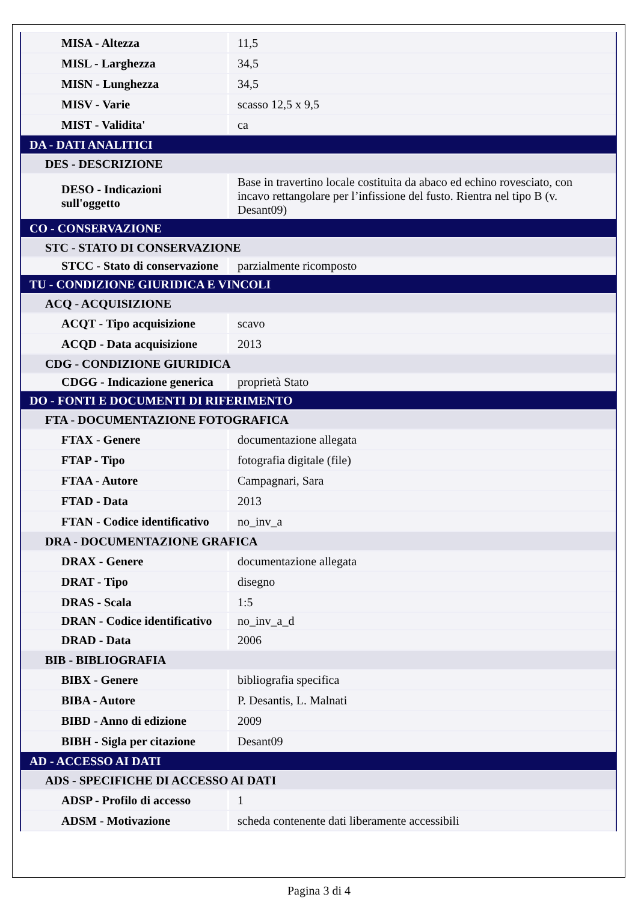| MISA - Altezza | 11,5 |
| MISL - Larghezza | 34,5 |
| MISN - Lunghezza | 34,5 |
| MISV - Varie | scasso 12,5 x 9,5 |
| MIST - Validita' | ca |
| DA - DATI ANALITICI | |
| DES - DESCRIZIONE | |
| DESO - Indicazioni sull'oggetto | Base in travertino locale costituita da abaco ed echino rovesciato, con incavo rettangolare per l’infissione del fusto. Rientra nel tipo B (v. Desant09) |
| CO - CONSERVAZIONE | |
| STC - STATO DI CONSERVAZIONE | |
| STCC - Stato di conservazione | parzialmente ricomposto |
| TU - CONDIZIONE GIURIDICA E VINCOLI | |
| ACQ - ACQUISIZIONE | |
| ACQT - Tipo acquisizione | scavo |
| ACQD - Data acquisizione | 2013 |
| CDG - CONDIZIONE GIURIDICA | |
| CDGG - Indicazione generica | proprietà Stato |
| DO - FONTI E DOCUMENTI DI RIFERIMENTO | |
| FTA - DOCUMENTAZIONE FOTOGRAFICA | |
| FTAX - Genere | documentazione allegata |
| FTAP - Tipo | fotografia digitale (file) |
| FTAA - Autore | Campagnari, Sara |
| FTAD - Data | 2013 |
| FTAN - Codice identificativo | no_inv_a |
| DRA - DOCUMENTAZIONE GRAFICA | |
| DRAX - Genere | documentazione allegata |
| DRAT - Tipo | disegno |
| DRAS - Scala | 1:5 |
| DRAN - Codice identificativo | no_inv_a_d |
| DRAD - Data | 2006 |
| BIB - BIBLIOGRAFIA | |
| BIBX - Genere | bibliografia specifica |
| BIBA - Autore | P. Desantis, L. Malnati |
| BIBD - Anno di edizione | 2009 |
| BIBH - Sigla per citazione | Desant09 |
| AD - ACCESSO AI DATI | |
| ADS - SPECIFICHE DI ACCESSO AI DATI | |
| ADSP - Profilo di accesso | 1 |
| ADSM - Motivazione | scheda contenente dati liberamente accessibili |
Pagina 3 di 4